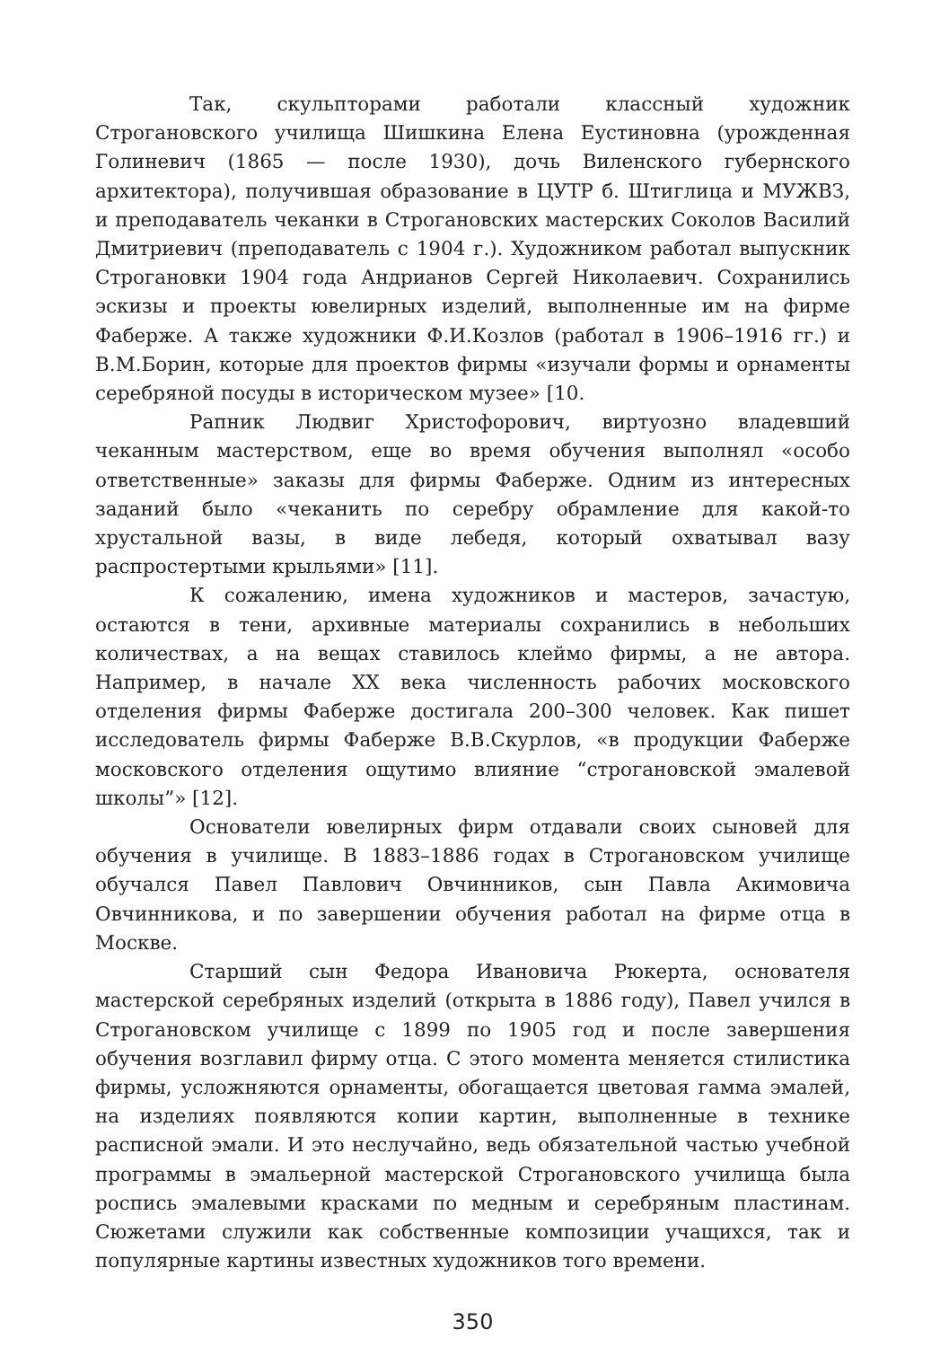Так, скульпторами работали классный художник Строгановского училища Шишкина Елена Еустиновна (урожденная Голиневич (1865 — после 1930), дочь Виленского губернского архитектора), получившая образование в ЦУТР б. Штиглица и МУЖВЗ, и преподаватель чеканки в Строгановских мастерских Соколов Василий Дмитриевич (преподаватель с 1904 г.). Художником работал выпускник Строгановки 1904 года Андрианов Сергей Николаевич. Сохранились эскизы и проекты ювелирных изделий, выполненные им на фирме Фаберже. А также художники Ф.И.Козлов (работал в 1906–1916 гг.) и В.М.Борин, которые для проектов фирмы «изучали формы и орнаменты серебряной посуды в историческом музее» [10.
Рапник Людвиг Христофорович, виртуозно владевший чеканным мастерством, еще во время обучения выполнял «особо ответственные» заказы для фирмы Фаберже. Одним из интересных заданий было «чеканить по серебру обрамление для какой-то хрустальной вазы, в виде лебедя, который охватывал вазу распростертыми крыльями» [11].
К сожалению, имена художников и мастеров, зачастую, остаются в тени, архивные материалы сохранились в небольших количествах, а на вещах ставилось клеймо фирмы, а не автора. Например, в начале XX века численность рабочих московского отделения фирмы Фаберже достигала 200–300 человек. Как пишет исследователь фирмы Фаберже В.В.Скурлов, «в продукции Фаберже московского отделения ощутимо влияние “строгановской эмалевой школы”» [12].
Основатели ювелирных фирм отдавали своих сыновей для обучения в училище. В 1883–1886 годах в Строгановском училище обучался Павел Павлович Овчинников, сын Павла Акимовича Овчинникова, и по завершении обучения работал на фирме отца в Москве.
Старший сын Федора Ивановича Рюкерта, основателя мастерской серебряных изделий (открыта в 1886 году), Павел учился в Строгановском училище с 1899 по 1905 год и после завершения обучения возглавил фирму отца. С этого момента меняется стилистика фирмы, усложняются орнаменты, обогащается цветовая гамма эмалей, на изделиях появляются копии картин, выполненные в технике расписной эмали. И это неслучайно, ведь обязательной частью учебной программы в эмальерной мастерской Строгановского училища была роспись эмалевыми красками по медным и серебряным пластинам. Сюжетами служили как собственные композиции учащихся, так и популярные картины известных художников того времени.
350